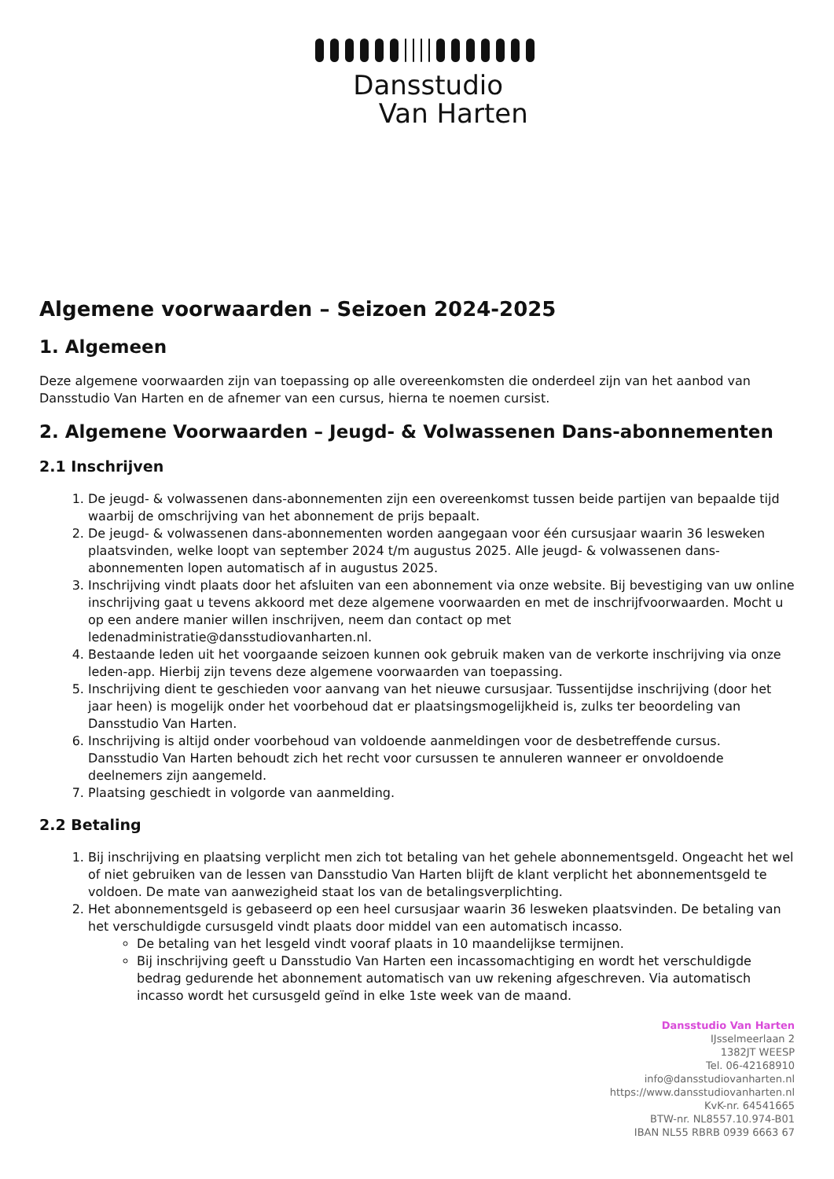Dansstudio
Van Harten
Algemene voorwaarden – Seizoen 2024-2025
1. Algemeen
Deze algemene voorwaarden zijn van toepassing op alle overeenkomsten die onderdeel zijn van het aanbod van Dansstudio Van Harten en de afnemer van een cursus, hierna te noemen cursist.
2. Algemene Voorwaarden – Jeugd- & Volwassenen Dans-abonnementen
2.1 Inschrijven
1. De jeugd- & volwassenen dans-abonnementen zijn een overeenkomst tussen beide partijen van bepaalde tijd waarbij de omschrijving van het abonnement de prijs bepaalt.
2. De jeugd- & volwassenen dans-abonnementen worden aangegaan voor één cursusjaar waarin 36 lesweken plaatsvinden, welke loopt van september 2024 t/m augustus 2025. Alle jeugd- & volwassenen dans-abonnementen lopen automatisch af in augustus 2025.
3. Inschrijving vindt plaats door het afsluiten van een abonnement via onze website. Bij bevestiging van uw online inschrijving gaat u tevens akkoord met deze algemene voorwaarden en met de inschrijfvoorwaarden. Mocht u op een andere manier willen inschrijven, neem dan contact op met ledenadministratie@dansstudiovanharten.nl.
4. Bestaande leden uit het voorgaande seizoen kunnen ook gebruik maken van de verkorte inschrijving via onze leden-app. Hierbij zijn tevens deze algemene voorwaarden van toepassing.
5. Inschrijving dient te geschieden voor aanvang van het nieuwe cursusjaar. Tussentijdse inschrijving (door het jaar heen) is mogelijk onder het voorbehoud dat er plaatsingsmogelijkheid is, zulks ter beoordeling van Dansstudio Van Harten.
6. Inschrijving is altijd onder voorbehoud van voldoende aanmeldingen voor de desbetreffende cursus. Dansstudio Van Harten behoudt zich het recht voor cursussen te annuleren wanneer er onvoldoende deelnemers zijn aangemeld.
7. Plaatsing geschiedt in volgorde van aanmelding.
2.2 Betaling
1. Bij inschrijving en plaatsing verplicht men zich tot betaling van het gehele abonnementsgeld. Ongeacht het wel of niet gebruiken van de lessen van Dansstudio Van Harten blijft de klant verplicht het abonnementsgeld te voldoen. De mate van aanwezigheid staat los van de betalingsverplichting.
2. Het abonnementsgeld is gebaseerd op een heel cursusjaar waarin 36 lesweken plaatsvinden. De betaling van het verschuldigde cursusgeld vindt plaats door middel van een automatisch incasso.
De betaling van het lesgeld vindt vooraf plaats in 10 maandelijkse termijnen.
Bij inschrijving geeft u Dansstudio Van Harten een incassomachtiging en wordt het verschuldigde bedrag gedurende het abonnement automatisch van uw rekening afgeschreven. Via automatisch incasso wordt het cursusgeld geïnd in elke 1ste week van de maand.
Dansstudio Van Harten
IJsselmeerlaan 2
1382JT WEESP
Tel. 06-42168910
info@dansstudiovanharten.nl
https://www.dansstudiovanharten.nl
KvK-nr. 64541665
BTW-nr. NL8557.10.974-B01
IBAN NL55 RBRB 0939 6663 67